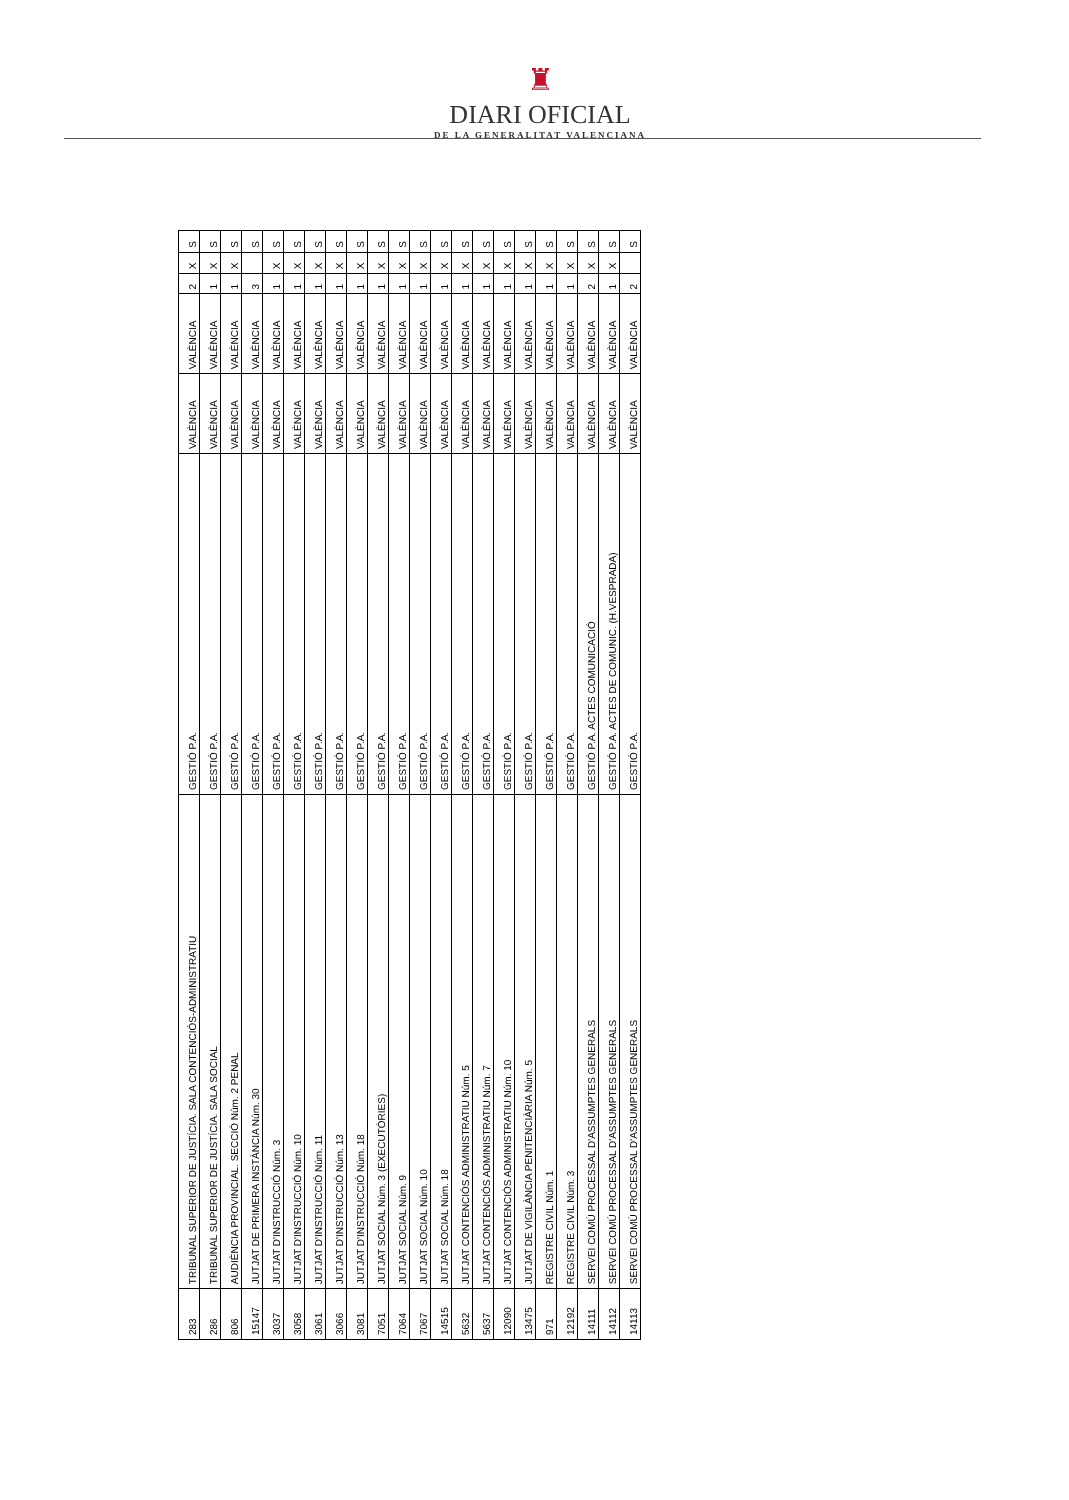♜
DIARI OFICIAL
DE LA GENERALITAT VALENCIANA
| 283 | TRIBUNAL SUPERIOR DE JUSTÍCIA. SALA CONTENCIÓS-ADMINISTRATIU | GESTIÓ P.A. | VALÈNCIA | VALÈNCIA | 2 | X | S |
| 286 | TRIBUNAL SUPERIOR DE JUSTÍCIA. SALA SOCIAL | GESTIÓ P.A. | VALÈNCIA | VALÈNCIA | 1 | X | S |
| 806 | AUDIÈNCIA PROVINCIAL. SECCIÓ Núm. 2 PENAL | GESTIÓ P.A. | VALÈNCIA | VALÈNCIA | 1 | X | S |
| 15147 | JUTJAT DE PRIMERA INSTÀNCIA Núm. 30 | GESTIÓ P.A. | VALÈNCIA | VALÈNCIA | 3 | | S |
| 3037 | JUTJAT D'INSTRUCCIÓ Núm. 3 | GESTIÓ P.A. | VALÈNCIA | VALÈNCIA | 1 | X | S |
| 3058 | JUTJAT D'INSTRUCCIÓ Núm. 10 | GESTIÓ P.A. | VALÈNCIA | VALÈNCIA | 1 | X | S |
| 3061 | JUTJAT D'INSTRUCCIÓ Núm. 11 | GESTIÓ P.A. | VALÈNCIA | VALÈNCIA | 1 | X | S |
| 3066 | JUTJAT D'INSTRUCCIÓ Núm. 13 | GESTIÓ P.A. | VALÈNCIA | VALÈNCIA | 1 | X | S |
| 3081 | JUTJAT D'INSTRUCCIÓ Núm. 18 | GESTIÓ P.A. | VALÈNCIA | VALÈNCIA | 1 | X | S |
| 7051 | JUTJAT SOCIAL Núm. 3 (EXECUTÒRIES) | GESTIÓ P.A. | VALÈNCIA | VALÈNCIA | 1 | X | S |
| 7064 | JUTJAT SOCIAL Núm. 9 | GESTIÓ P.A. | VALÈNCIA | VALÈNCIA | 1 | X | S |
| 7067 | JUTJAT SOCIAL Núm. 10 | GESTIÓ P.A. | VALÈNCIA | VALÈNCIA | 1 | X | S |
| 14515 | JUTJAT SOCIAL Núm. 18 | GESTIÓ P.A. | VALÈNCIA | VALÈNCIA | 1 | X | S |
| 5632 | JUTJAT CONTENCIÓS ADMINISTRATIU Núm. 5 | GESTIÓ P.A. | VALÈNCIA | VALÈNCIA | 1 | X | S |
| 5637 | JUTJAT CONTENCIÓS ADMINISTRATIU Núm. 7 | GESTIÓ P.A. | VALÈNCIA | VALÈNCIA | 1 | X | S |
| 12090 | JUTJAT CONTENCIÓS ADMINISTRATIU Núm. 10 | GESTIÓ P.A. | VALÈNCIA | VALÈNCIA | 1 | X | S |
| 13475 | JUTJAT DE VIGILÀNCIA PENITENCIÀRIA Núm. 5 | GESTIÓ P.A. | VALÈNCIA | VALÈNCIA | 1 | X | S |
| 971 | REGISTRE CIVIL Núm. 1 | GESTIÓ P.A. | VALÈNCIA | VALÈNCIA | 1 | X | S |
| 12192 | REGISTRE CIVIL Núm. 3 | GESTIÓ P.A. | VALÈNCIA | VALÈNCIA | 1 | X | S |
| 14111 | SERVEI COMÚ PROCESSAL D'ASSUMPTES GENERALS | GESTIÓ P.A. ACTES COMUNICACIÓ | VALÈNCIA | VALÈNCIA | 2 | X | S |
| 14112 | SERVEI COMÚ PROCESSAL D'ASSUMPTES GENERALS | GESTIÓ P.A. ACTES DE COMUNIC. (H.VESPRADA) | VALÈNCIA | VALÈNCIA | 1 | X | S |
| 14113 | SERVEI COMÚ PROCESSAL D'ASSUMPTES GENERALS | GESTIÓ P.A. | VALÈNCIA | VALÈNCIA | 2 | | S |